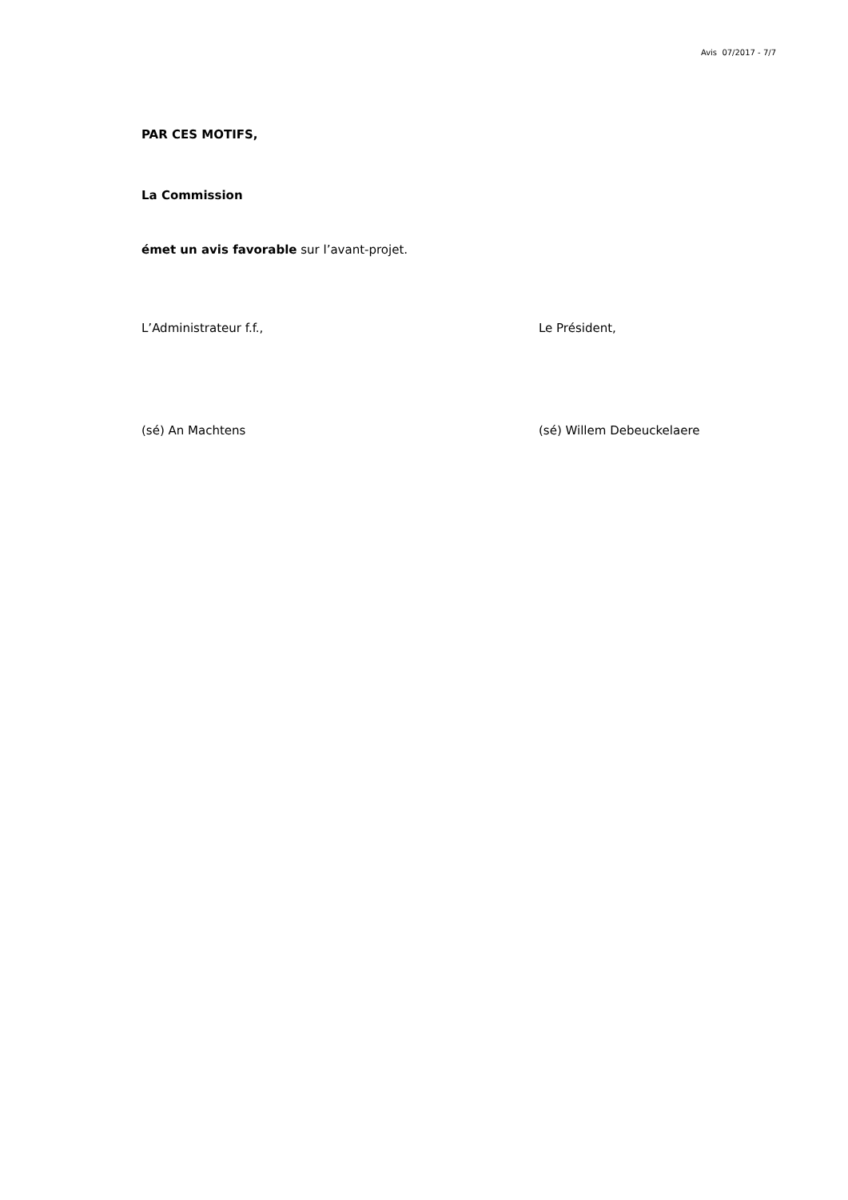Avis 07/2017 - 7/7
PAR CES MOTIFS,
La Commission
émet un avis favorable sur l’avant-projet.
L’Administrateur f.f., Le Président,
(sé) An Machtens (sé) Willem Debeuckelaere